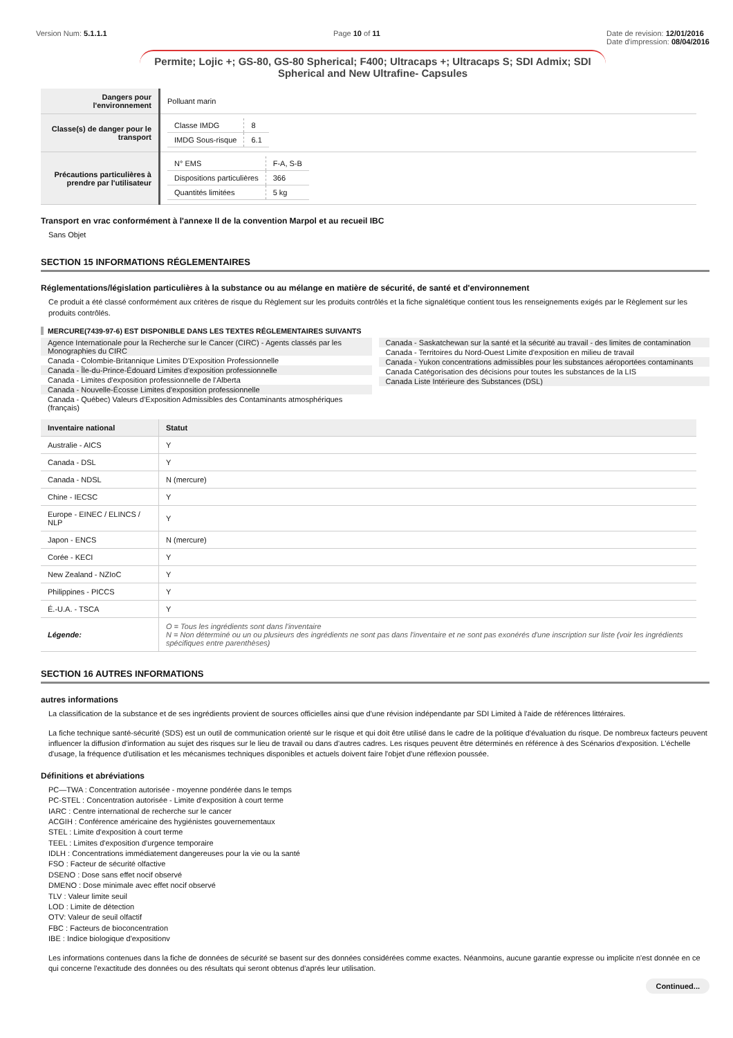Version Num: 5.1.1.1 Page 10 of 11 Date de revision: 12/01/2016
Date d'impression: 08/04/2016
Permite; Lojic +; GS-80, GS-80 Spherical; F400; Ultracaps +; Ultracaps S; SDI Admix; SDI Spherical and New Ultrafine- Capsules
| Dangers pour l'environnement | Polluant marin |
| Classe(s) de danger pour le transport | / Classe IMDG / 8 / / IMDG Sous-risque / 6.1 / |
| Précautions particulières à prendre par l'utilisateur | / N° EMS / F-A, S-B / / Dispositions particulières / 366 / / Quantités limitées / 5 kg / |
Transport en vrac conformément à l'annexe II de la convention Marpol et au recueil IBC
Sans Objet
SECTION 15 INFORMATIONS RÉGLEMENTAIRES
Réglementations/législation particulières à la substance ou au mélange en matière de sécurité, de santé et d'environnement
Ce produit a été classé conformément aux critères de risque du Règlement sur les produits contrôlés et la fiche signalétique contient tous les renseignements exigés par le Règlement sur les produits contrôlés.
MERCURE(7439-97-6) EST DISPONIBLE DANS LES TEXTES RÉGLEMENTAIRES SUIVANTS
Agence Internationale pour la Recherche sur le Cancer (CIRC) - Agents classés par les Monographies du CIRC
Canada - Colombie-Britannique Limites D'Exposition Professionnelle
Canada - Île-du-Prince-Édouard Limites d'exposition professionnelle
Canada - Limites d'exposition professionnelle de l'Alberta
Canada - Nouvelle-Écosse Limites d'exposition professionnelle
Canada - Québec) Valeurs d'Exposition Admissibles des Contaminants atmosphériques (français)
Canada - Saskatchewan sur la santé et la sécurité au travail - des limites de contamination
Canada - Territoires du Nord-Ouest Limite d'exposition en milieu de travail
Canada - Yukon concentrations admissibles pour les substances aéroportées contaminants
Canada Catégorisation des décisions pour toutes les substances de la LIS
Canada Liste Intérieure des Substances (DSL)
| Inventaire national | Statut |
| --- | --- |
| Australie - AICS | Y |
| Canada - DSL | Y |
| Canada - NDSL | N (mercure) |
| Chine - IECSC | Y |
| Europe - EINEC / ELINCS / NLP | Y |
| Japon - ENCS | N (mercure) |
| Corée - KECI | Y |
| New Zealand - NZIoC | Y |
| Philippines - PICCS | Y |
| É.-U.A. - TSCA | Y |
| Légende: | O = Tous les ingrédients sont dans l'inventaire N = Non déterminé ou un ou plusieurs des ingrédients ne sont pas dans l'inventaire et ne sont pas exonérés d'une inscription sur liste (voir les ingrédients spécifiques entre parenthèses) |
SECTION 16 AUTRES INFORMATIONS
autres informations
La classification de la substance et de ses ingrédients provient de sources officielles ainsi que d'une révision indépendante par SDI Limited à l'aide de références littéraires.
La fiche technique santé-sécurité (SDS) est un outil de communication orienté sur le risque et qui doit être utilisé dans le cadre de la politique d'évaluation du risque. De nombreux facteurs peuvent influencer la diffusion d'information au sujet des risques sur le lieu de travail ou dans d'autres cadres. Les risques peuvent être déterminés en référence à des Scénarios d'exposition. L'échelle d'usage, la fréquence d'utilisation et les mécanismes techniques disponibles et actuels doivent faire l'objet d'une réflexion poussée.
Définitions et abréviations
PC—TWA : Concentration autorisée - moyenne pondérée dans le temps
PC-STEL : Concentration autorisée - Limite d'exposition à court terme
IARC : Centre international de recherche sur le cancer
ACGIH : Conférence américaine des hygiénistes gouvernementaux
STEL : Limite d'exposition à court terme
TEEL : Limites d'exposition d'urgence temporaire
IDLH : Concentrations immédiatement dangereuses pour la vie ou la santé
FSO : Facteur de sécurité olfactive
DSENO : Dose sans effet nocif observé
DMENO : Dose minimale avec effet nocif observé
TLV : Valeur limite seuil
LOD : Limite de détection
OTV: Valeur de seuil olfactif
FBC : Facteurs de bioconcentration
IBE : Indice biologique d'expositionv
Les informations contenues dans la fiche de données de sécurité se basent sur des données considérées comme exactes. Néanmoins, aucune garantie expresse ou implicite n'est donnée en ce qui concerne l'exactitude des données ou des résultats qui seront obtenus d'aprés leur utilisation.
Continued...